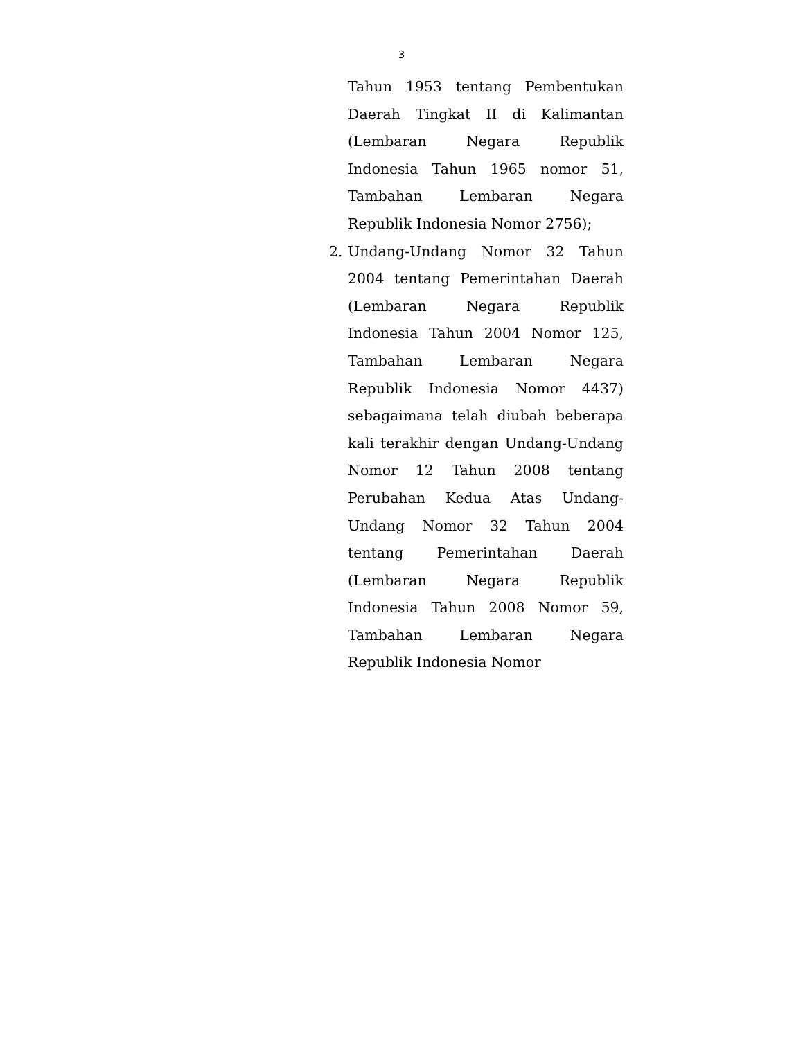3
Tahun 1953 tentang Pembentukan Daerah Tingkat II di Kalimantan (Lembaran Negara Republik Indonesia Tahun 1965 nomor 51, Tambahan Lembaran Negara Republik Indonesia Nomor 2756);
2. Undang-Undang Nomor 32 Tahun 2004 tentang Pemerintahan Daerah (Lembaran Negara Republik Indonesia Tahun 2004 Nomor 125, Tambahan Lembaran Negara Republik Indonesia Nomor 4437) sebagaimana telah diubah beberapa kali terakhir dengan Undang-Undang Nomor 12 Tahun 2008 tentang Perubahan Kedua Atas Undang-Undang Nomor 32 Tahun 2004 tentang Pemerintahan Daerah (Lembaran Negara Republik Indonesia Tahun 2008 Nomor 59, Tambahan Lembaran Negara Republik Indonesia Nomor